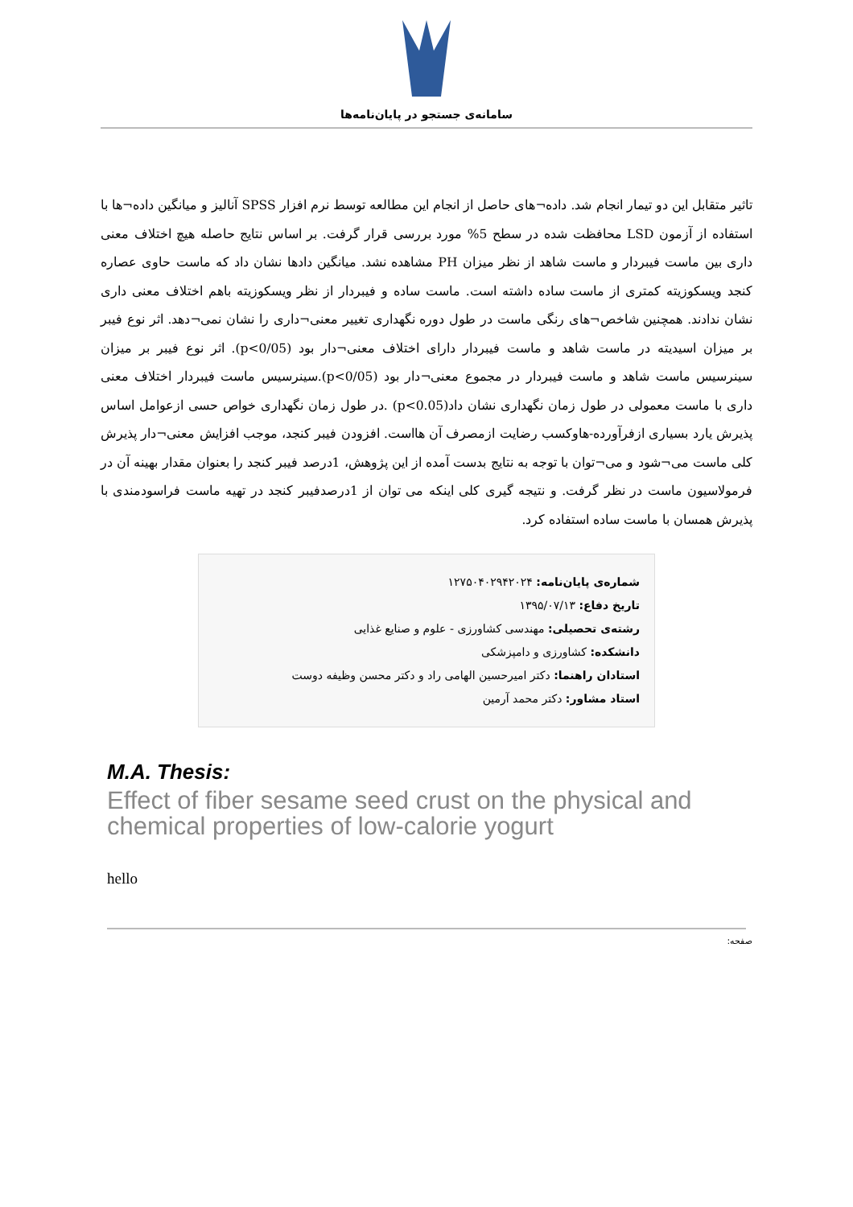سامانه‌ی جستجو در پایان‌نامه‌ها
تاثیر متقابل این دو تیمار انجام شد. داده¬های حاصل از انجام این مطالعه توسط نرم افزار SPSS آنالیز و میانگین داده¬ها با استفاده از آزمون LSD محافظت شده در سطح 5% مورد بررسی قرار گرفت. بر اساس نتایج حاصله هیچ اختلاف معنی داری بین ماست فیبردار و ماست شاهد از نظر میزان PH مشاهده نشد. میانگین دادها نشان داد که ماست حاوی عصاره کنجد ویسکوزیته کمتری از ماست ساده داشته است. ماست ساده و فیبردار از نظر ویسکوزیته باهم اختلاف معنی داری نشان ندادند. همچنین شاخص¬های رنگی ماست در طول دوره نگهداری تغییر معنی¬داری را نشان نمی¬دهد. اثر نوع فیبر بر میزان اسیدیته در ماست شاهد و ماست فیبردار دارای اختلاف معنی¬دار بود (p<0/05). اثر نوع فیبر بر میزان سینرسیس ماست شاهد و ماست فیبردار در مجموع معنی¬دار بود (p<0/05).سینرسیس ماست فیبردار اختلاف معنی داری با ماست معمولی در طول زمان نگهداری نشان داد(p<0.05) .در طول زمان نگهداری خواص حسی ازعوامل اساس پذیرش یارد بسیاری ازفرآورده-هاوکسب رضایت ازمصرف آن هااست. افزودن فیبر کنجد، موجب افزایش معنی¬دار پذیرش کلی ماست می¬شود و می¬توان با توجه به نتایج بدست آمده از این پژوهش، 1درصد فیبر کنجد را بعنوان مقدار بهینه آن در فرمولاسیون ماست در نظر گرفت. و نتیجه گیری کلی اینکه می توان از 1درصدفیبر کنجد در تهیه ماست فراسودمندی با پذیرش همسان با ماست ساده استفاده کرد.
شماره‌ی پایان‌نامه: ۱۲۷۵۰۴۰۲۹۴۲۰۲۴
تاریخ دفاع: ۱۳۹۵/۰۷/۱۳
رشته‌ی تحصیلی: مهندسی کشاورزی - علوم و صنایع غذایی
دانشکده: کشاورزی و دامپزشکی
استادان راهنما: دکتر امیرحسین الهامی راد و دکتر محسن وظیفه دوست
استاد مشاور: دکتر محمد آرمین
M.A. Thesis:
Effect of fiber sesame seed crust on the physical and chemical properties of low-calorie yogurt
hello
صفحه: